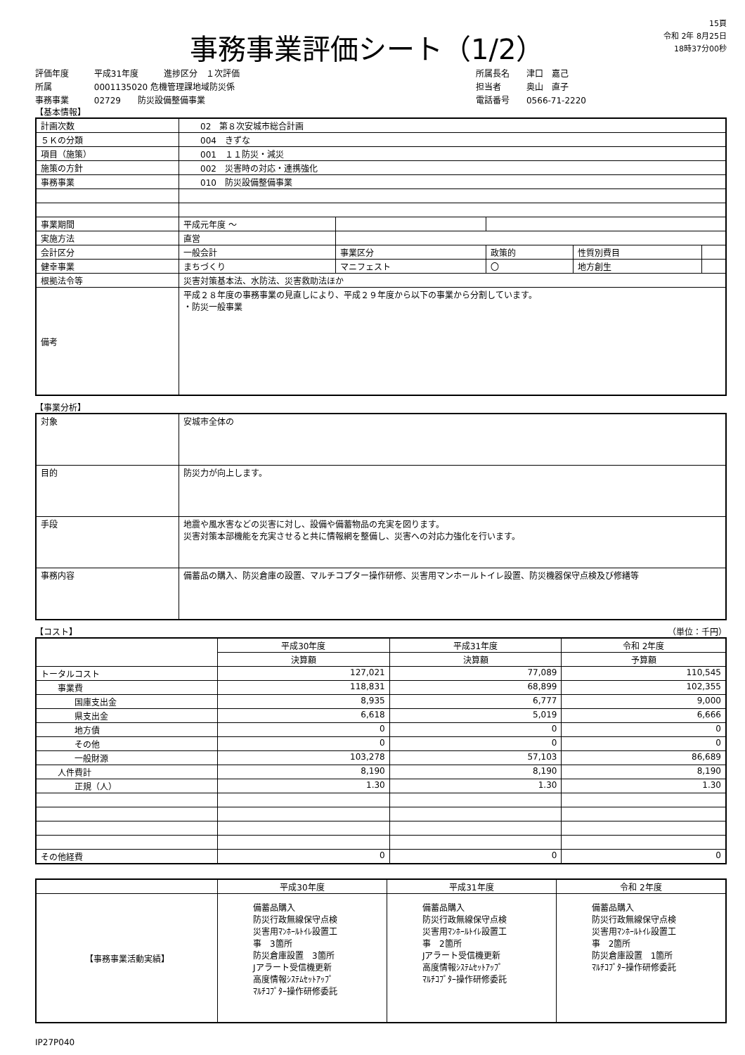事務事業評価シート（1/2）
15頁
令和 2年 8月25日
18時37分00秒
評価年度 平成31年度　　　進捗区分　１次評価
所属 0001135020 危機管理課地域防災係
事務事業 02729　　防災設備整備事業
所属長名　　津口　嘉己
担当者　　　奥山　直子
電話番号　　0566-71-2220
【基本情報】
| 計画次数 | 02 第８次安城市総合計画 | | | | |
| ５Ｋの分類 | 004 きずな | | | | |
| 項目（施策） | 001 １１防災・減災 | | | | |
| 施策の方針 | 002 災害時の対応・連携強化 | | | | |
| 事務事業 | 010 防災設備整備事業 | | | | |
| 事業期間 | 平成元年度 ～ | | | | |
| 実施方法 | 直営 | | | | |
| 会計区分 | 一般会計 | 事業区分 | 政策的 | 性質別費目 | |
| 健幸事業 | まちづくり | マニフェスト | 〇 | 地方創生 | |
| 根拠法令等 | 災害対策基本法、水防法、災害救助法ほか | | | | |
| 備考 | 平成２８年度の事務事業の見直しにより、平成２９年度から以下の事業から分割しています。 ・防災一般事業 | | | | |
【事業分析】
| 対象 | 安城市全体の |
| 目的 | 防災力が向上します。 |
| 手段 | 地震や風水害などの災害に対し、設備や備蓄物品の充実を図ります。 災害対策本部機能を充実させると共に情報網を整備し、災害への対応力強化を行います。 |
| 事務内容 | 備蓄品の購入、防災倉庫の設置、マルチコプター操作研修、災害用マンホールトイレ設置、防災機器保守点検及び修繕等 |
【コスト】 （単位：千円）
| | 平成30年度 | 平成31年度 | 令和 2年度 |
| | 決算額 | 決算額 | 予算額 |
| トータルコスト | 127,021 | 77,089 | 110,545 |
| 事業費 | 118,831 | 68,899 | 102,355 |
| 国庫支出金 | 8,935 | 6,777 | 9,000 |
| 県支出金 | 6,618 | 5,019 | 6,666 |
| 地方債 | 0 | 0 | 0 |
| その他 | 0 | 0 | 0 |
| 一般財源 | 103,278 | 57,103 | 86,689 |
| 人件費計 | 8,190 | 8,190 | 8,190 |
| 正規（人） | 1.30 | 1.30 | 1.30 |
| その他経費 | 0 | 0 | 0 |
| | 平成30年度 | 平成31年度 | 令和 2年度 |
| 【事務事業活動実績】 | 備蓄品購入 防災行政無線保守点検 災害用ﾏﾝﾎｰﾙﾄｲﾚ設置工 事 3箇所 防災倉庫設置 3箇所 Jアラート受信機更新 高度情報ｼｽﾃﾑｾｯﾄｱｯﾌﾟ ﾏﾙﾁｺﾌﾟﾀｰ操作研修委託 | 備蓄品購入 防災行政無線保守点検 災害用ﾏﾝﾎｰﾙﾄｲﾚ設置工 事 2箇所 Jアラート受信機更新 高度情報ｼｽﾃﾑｾｯﾄｱｯﾌﾟ ﾏﾙﾁｺﾌﾟﾀｰ操作研修委託 | 備蓄品購入 防災行政無線保守点検 災害用ﾏﾝﾎｰﾙﾄｲﾚ設置工 事 2箇所 防災倉庫設置 1箇所 ﾏﾙﾁｺﾌﾟﾀｰ操作研修委託 |
IP27P040